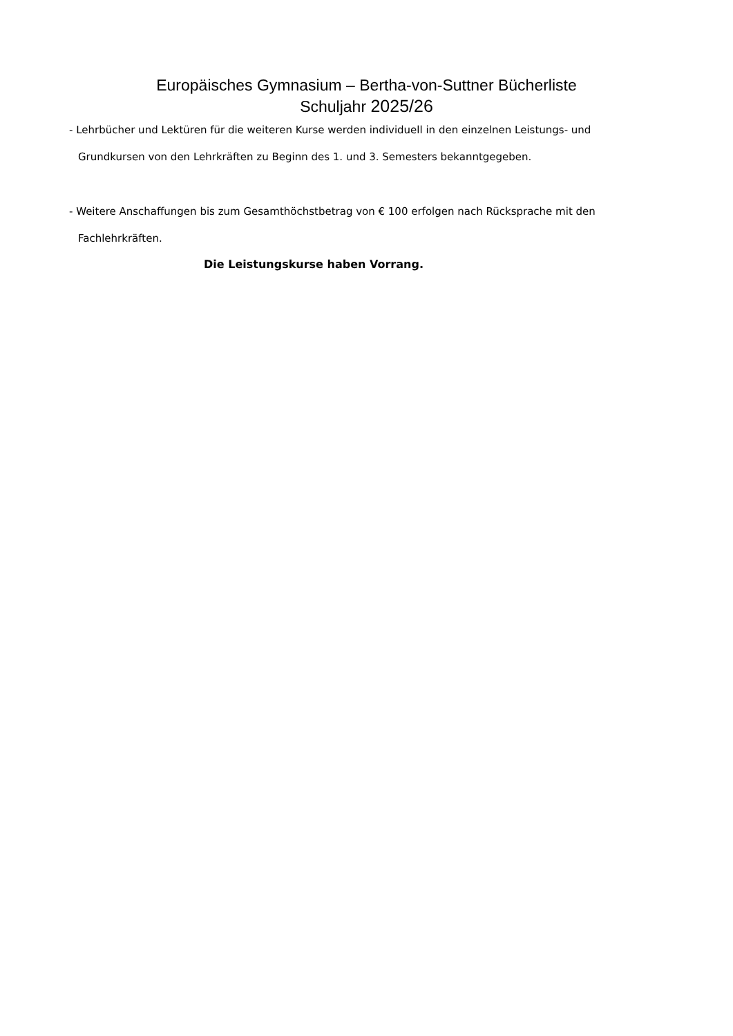Europäisches Gymnasium – Bertha-von-Suttner Bücherliste
Schuljahr 2025/26
- Lehrbücher und Lektüren für die weiteren Kurse werden individuell in den einzelnen Leistungs- und
Grundkursen von den Lehrkräften zu Beginn des 1. und 3. Semesters bekanntgegeben.
- Weitere Anschaffungen bis zum Gesamthöchstbetrag von € 100 erfolgen nach Rücksprache mit den
Fachlehrkräften.
Die Leistungskurse haben Vorrang.